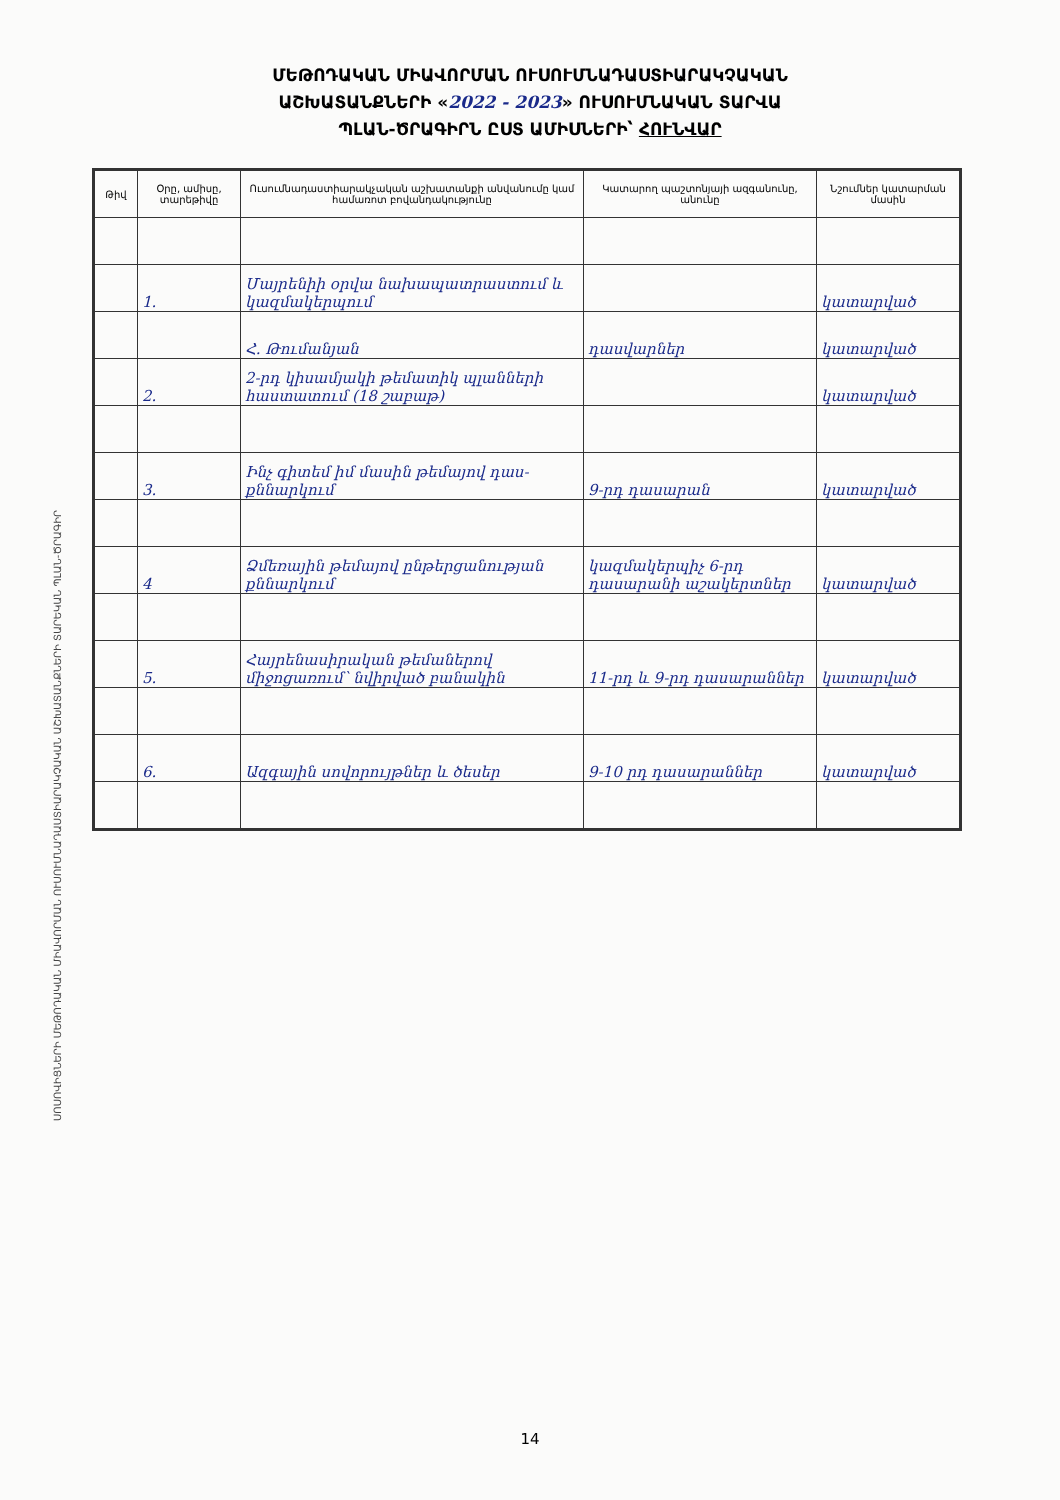ՄԵԹՈԴԱԿԱՆ ՄԻԱՎՈՐՄԱՆ ՈՒՍՈՒՄՆԱԴԱՍՏԻԱՐԱԿՉԱԿԱՆ
ԱՇԽԱՏԱՆՔՆԵՐԻ «2022 - 2023» ՈՒՍՈՒՄՆԱԿԱՆ ՏԱՐՎԱ
ՊԼԱՆ-ԾՐԱԳԻՐՆ ԸՍՏ ԱՄԻՍՆԵՐԻ՝ ՀՈՒՆՎԱՐ
ՍՈՍՈՎԻՑՆԵՐԻ ՄԵԹՈԴԱԿԱՆ ՄԻԱՎՈՐՄԱՆ ՈՒՍՈՒՄՆԱԴԱՍՏԻԱՐԱԿՉԱԿԱՆ ԱՇԽԱՏԱՆՔՆԵՐԻ ՏԱՐԵԿԱՆ ՊԼԱՆ-ԾՐԱԳԻՐ
| Թիվ | Օրը, ամիսը, տարեթիվը | Ուսումնադաստիարակչական աշխատանքի անվանումը կամ համառոտ բովանդակությունը | Կատարող պաշտոնյայի ազգանունը, անունը | Նշումներ կատարման մասին |
| --- | --- | --- | --- | --- |
| | 1. | Մայրենիի օրվա նախապատրաստում և կազմակերպում | | կատարված |
| | | Հ. Թումանյան | դասվարներ | կատարված |
| | 2. | 2-րդ կիսամյակի թեմատիկ պլանների հաստատում (18 շաբաթ) | | կատարված |
| | 3. | Ինչ գիտեմ իմ մասին թեմայով դաս-քննարկում | 9-րդ դասարան | կատարված |
| | 4 | Ձմեռային թեմայով ընթերցանության քննարկում | կազմակերպիչ 6-րդ դասարանի աշակերտներ | կատարված |
| | 5. | Հայրենասիրական թեմաներով միջոցառում՝ նվիրված բանակին | 11-րդ և 9-րդ դասարաններ | կատարված |
| | 6. | Ազգային սովորույթներ և ծեսեր | 9-10 րդ դասարաններ | կատարված |
14